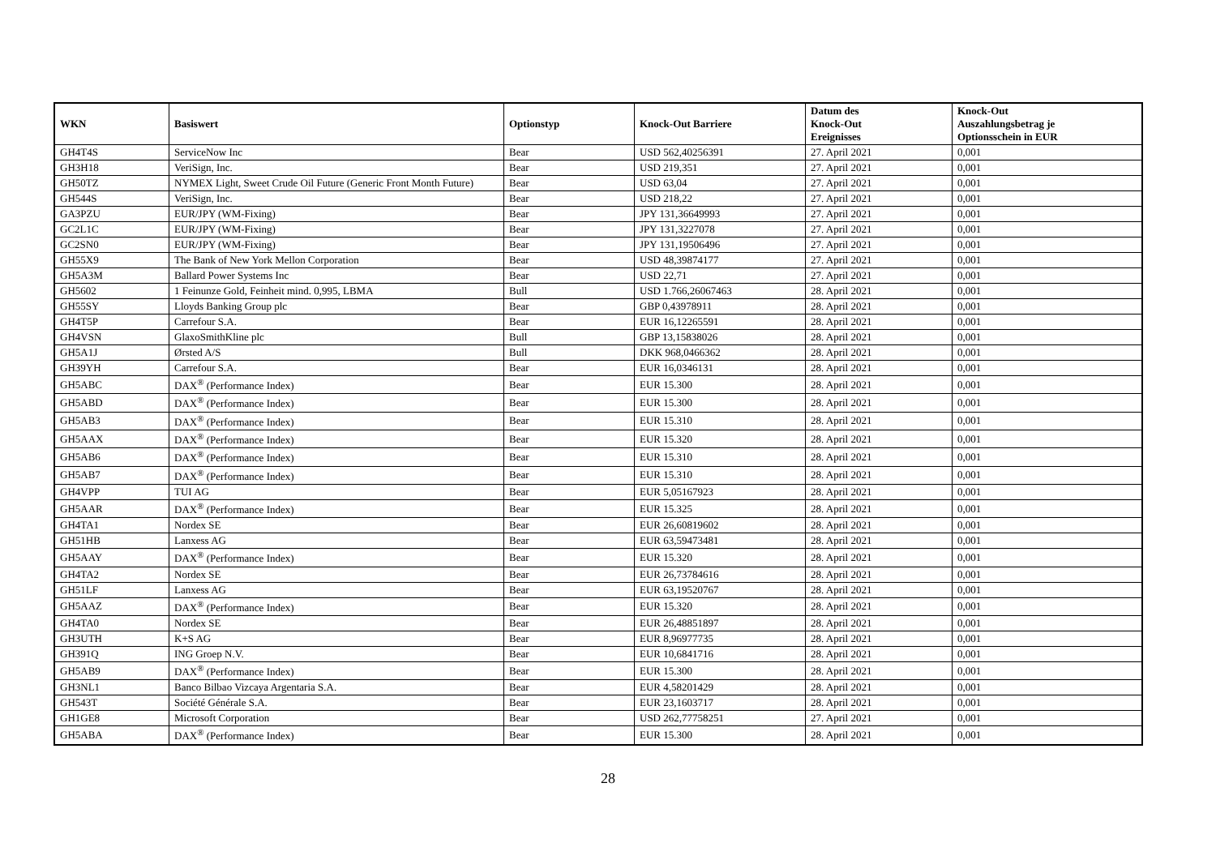| WKN | Basiswert | Optionstyp | Knock-Out Barriere | Datum des Knock-Out Ereignisses | Knock-Out Auszahlungsbetrag je Optionsschein in EUR |
| --- | --- | --- | --- | --- | --- |
| GH4T4S | ServiceNow Inc | Bear | USD 562,40256391 | 27. April 2021 | 0,001 |
| GH3H18 | VeriSign, Inc. | Bear | USD 219,351 | 27. April 2021 | 0,001 |
| GH50TZ | NYMEX Light, Sweet Crude Oil Future (Generic Front Month Future) | Bear | USD 63,04 | 27. April 2021 | 0,001 |
| GH544S | VeriSign, Inc. | Bear | USD 218,22 | 27. April 2021 | 0,001 |
| GA3PZU | EUR/JPY (WM-Fixing) | Bear | JPY 131,36649993 | 27. April 2021 | 0,001 |
| GC2L1C | EUR/JPY (WM-Fixing) | Bear | JPY 131,3227078 | 27. April 2021 | 0,001 |
| GC2SN0 | EUR/JPY (WM-Fixing) | Bear | JPY 131,19506496 | 27. April 2021 | 0,001 |
| GH55X9 | The Bank of New York Mellon Corporation | Bear | USD 48,39874177 | 27. April 2021 | 0,001 |
| GH5A3M | Ballard Power Systems Inc | Bear | USD 22,71 | 27. April 2021 | 0,001 |
| GH5602 | 1 Feinunze Gold, Feinheit mind. 0,995, LBMA | Bull | USD 1.766,26067463 | 28. April 2021 | 0,001 |
| GH55SY | Lloyds Banking Group plc | Bear | GBP 0,43978911 | 28. April 2021 | 0,001 |
| GH4T5P | Carrefour S.A. | Bear | EUR 16,12265591 | 28. April 2021 | 0,001 |
| GH4VSN | GlaxoSmithKline plc | Bull | GBP 13,15838026 | 28. April 2021 | 0,001 |
| GH5A1J | Ørsted A/S | Bull | DKK 968,0466362 | 28. April 2021 | 0,001 |
| GH39YH | Carrefour S.A. | Bear | EUR 16,0346131 | 28. April 2021 | 0,001 |
| GH5ABC | DAX<sup>®</sup> (Performance Index) | Bear | EUR 15.300 | 28. April 2021 | 0,001 |
| GH5ABD | DAX<sup>®</sup> (Performance Index) | Bear | EUR 15.300 | 28. April 2021 | 0,001 |
| GH5AB3 | DAX<sup>®</sup> (Performance Index) | Bear | EUR 15.310 | 28. April 2021 | 0,001 |
| GH5AAX | DAX<sup>®</sup> (Performance Index) | Bear | EUR 15.320 | 28. April 2021 | 0,001 |
| GH5AB6 | DAX<sup>®</sup> (Performance Index) | Bear | EUR 15.310 | 28. April 2021 | 0,001 |
| GH5AB7 | DAX<sup>®</sup> (Performance Index) | Bear | EUR 15.310 | 28. April 2021 | 0,001 |
| GH4VPP | TUI AG | Bear | EUR 5,05167923 | 28. April 2021 | 0,001 |
| GH5AAR | DAX<sup>®</sup> (Performance Index) | Bear | EUR 15.325 | 28. April 2021 | 0,001 |
| GH4TA1 | Nordex SE | Bear | EUR 26,60819602 | 28. April 2021 | 0,001 |
| GH51HB | Lanxess AG | Bear | EUR 63,59473481 | 28. April 2021 | 0,001 |
| GH5AAY | DAX<sup>®</sup> (Performance Index) | Bear | EUR 15.320 | 28. April 2021 | 0,001 |
| GH4TA2 | Nordex SE | Bear | EUR 26,73784616 | 28. April 2021 | 0,001 |
| GH51LF | Lanxess AG | Bear | EUR 63,19520767 | 28. April 2021 | 0,001 |
| GH5AAZ | DAX<sup>®</sup> (Performance Index) | Bear | EUR 15.320 | 28. April 2021 | 0,001 |
| GH4TA0 | Nordex SE | Bear | EUR 26,48851897 | 28. April 2021 | 0,001 |
| GH3UTH | K+S AG | Bear | EUR 8,96977735 | 28. April 2021 | 0,001 |
| GH391Q | ING Groep N.V. | Bear | EUR 10,6841716 | 28. April 2021 | 0,001 |
| GH5AB9 | DAX<sup>®</sup> (Performance Index) | Bear | EUR 15.300 | 28. April 2021 | 0,001 |
| GH3NL1 | Banco Bilbao Vizcaya Argentaria S.A. | Bear | EUR 4,58201429 | 28. April 2021 | 0,001 |
| GH543T | Société Générale S.A. | Bear | EUR 23,1603717 | 28. April 2021 | 0,001 |
| GH1GE8 | Microsoft Corporation | Bear | USD 262,77758251 | 27. April 2021 | 0,001 |
| GH5ABA | DAX<sup>®</sup> (Performance Index) | Bear | EUR 15.300 | 28. April 2021 | 0,001 |
28